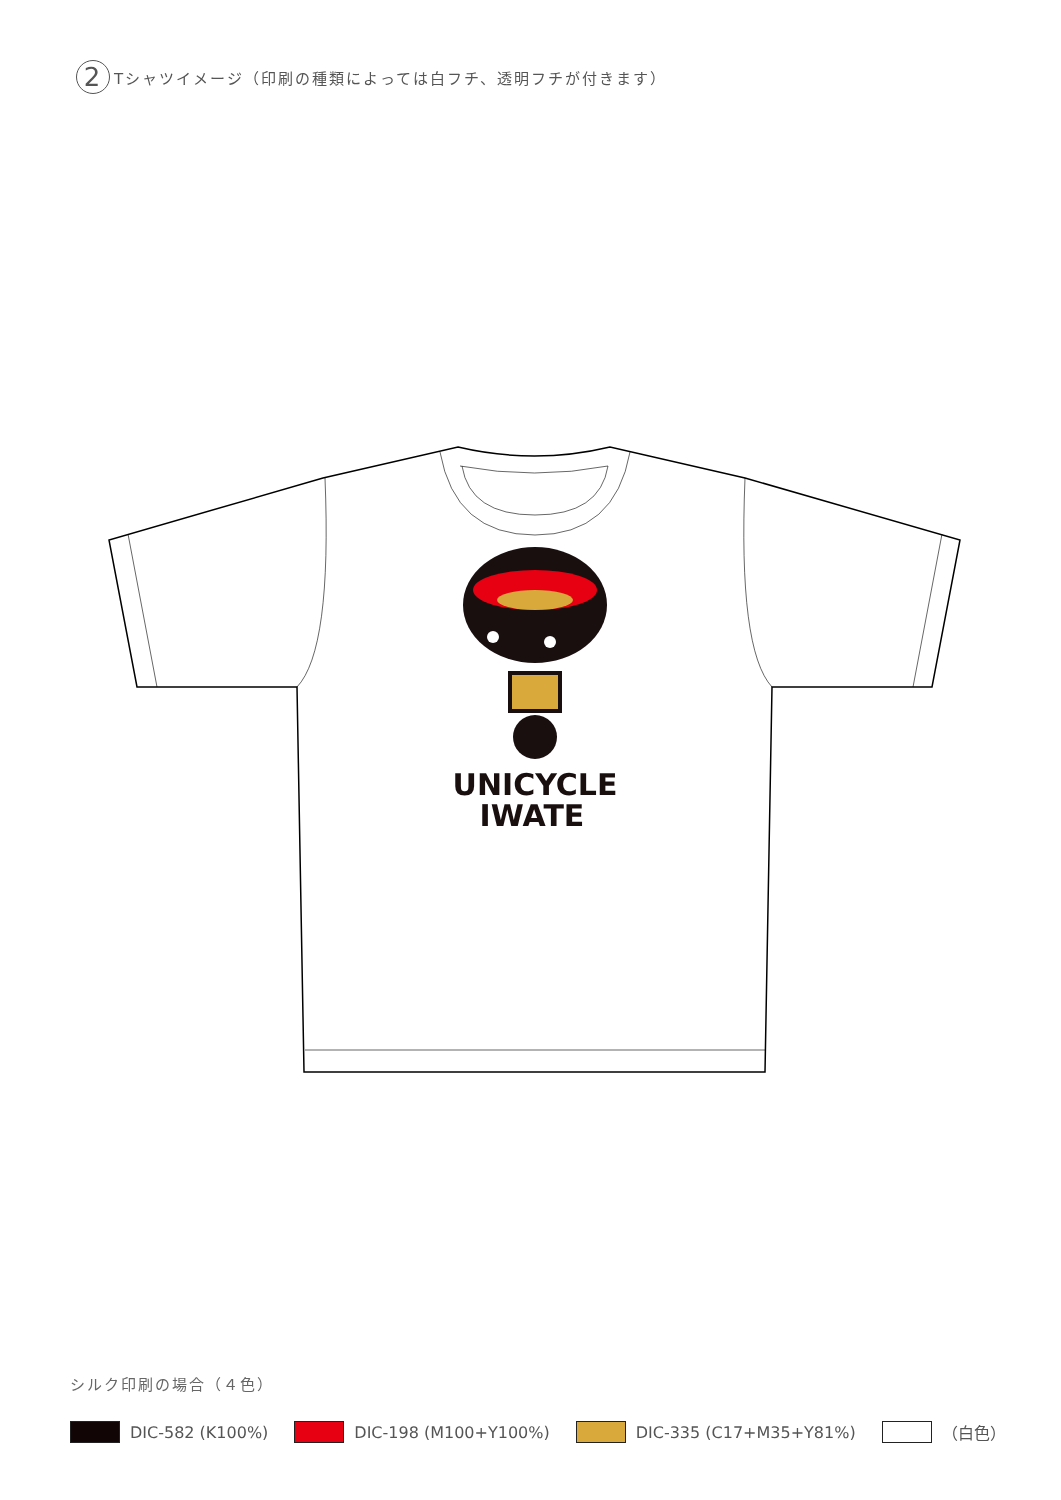2 Tシャツイメージ（印刷の種類によっては白フチ、透明フチが付きます）
UNICYCLE
IWATE
シルク印刷の場合（４色）
DIC-582 (K100%) DIC-198 (M100+Y100%) DIC-335 (C17+M35+Y81%) （白色）